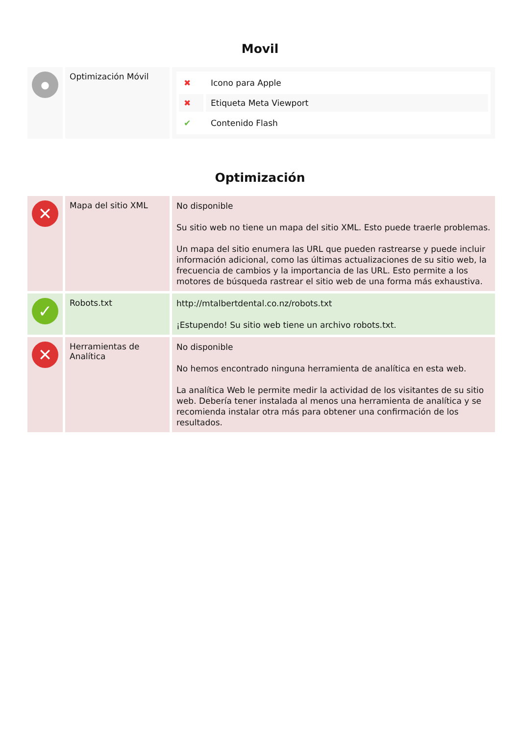Movil
| ● | Optimización Móvil | / ✖ / Icono para Apple / / ✖ / Etiqueta Meta Viewport / / ✔ / Contenido Flash / |
Optimización
| ✕ | Mapa del sitio XML | No disponible Su sitio web no tiene un mapa del sitio XML. Esto puede traerle problemas. Un mapa del sitio enumera las URL que pueden rastrearse y puede incluir información adicional, como las últimas actualizaciones de su sitio web, la frecuencia de cambios y la importancia de las URL. Esto permite a los motores de búsqueda rastrear el sitio web de una forma más exhaustiva. |
| ✓ | Robots.txt | http://mtalbertdental.co.nz/robots.txt ¡Estupendo! Su sitio web tiene un archivo robots.txt. |
| ✕ | Herramientas de Analítica | No disponible No hemos encontrado ninguna herramienta de analítica en esta web. La analítica Web le permite medir la actividad de los visitantes de su sitio web. Debería tener instalada al menos una herramienta de analítica y se recomienda instalar otra más para obtener una confirmación de los resultados. |